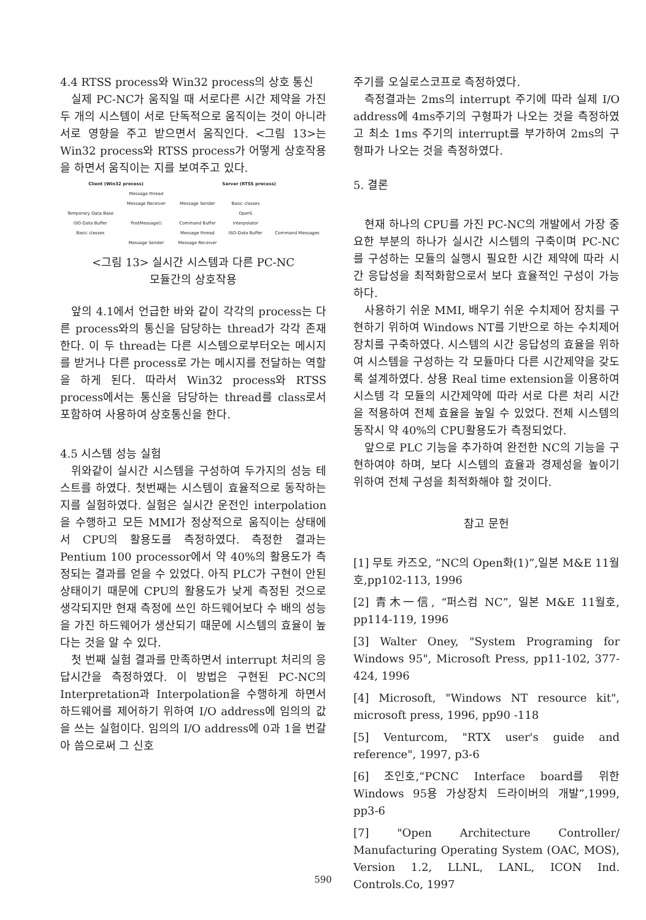4.4 RTSS process와 Win32 process의 상호 통신
실제 PC-NC가 움직일 때 서로다른 시간 제약을 가진 두 개의 시스템이 서로 단독적으로 움직이는 것이 아니라 서로 영향을 주고 받으면서 움직인다. <그림 13>는 Win32 process와 RTSS process가 어떻게 상호작용을 하면서 움직이는 지를 보여주고 있다.
| Client (Win32 process) | | Server (RTSS process) | | |
| | Message thread | | | |
| | Message Receiver | Message Sender | Basic classes | |
| Temporary Data Base | | | OperS | |
| ISO-Data Buffer | PostMessage() | Command Buffer | Interpolator | |
| Basic classes | | Message thread | ISO-Data Buffer | Command Messages |
| | Message Sender | Message Receiver | | |
<그림 13> 실시간 시스템과 다른 PC-NC
모듈간의 상호작용
앞의 4.1에서 언급한 바와 같이 각각의 process는 다른 process와의 통신을 담당하는 thread가 각각 존재한다. 이 두 thread는 다른 시스템으로부터오는 메시지를 받거나 다른 process로 가는 메시지를 전달하는 역할을 하게 된다. 따라서 Win32 process와 RTSS process에서는 통신을 담당하는 thread를 class로서 포함하여 사용하여 상호통신을 한다.
4.5 시스템 성능 실험
위와같이 실시간 시스템을 구성하여 두가지의 성능 테스트를 하였다. 첫번째는 시스템이 효율적으로 동작하는 지를 실험하였다. 실험은 실시간 운전인 interpolation을 수행하고 모든 MMI가 정상적으로 움직이는 상태에서 CPU의 활용도를 측정하였다. 측정한 결과는 Pentium 100 processor에서 약 40%의 활용도가 측정되는 결과를 얻을 수 있었다. 아직 PLC가 구현이 안된 상태이기 때문에 CPU의 활용도가 낮게 측정된 것으로 생각되지만 현재 측정에 쓰인 하드웨어보다 수 배의 성능을 가진 하드웨어가 생산되기 때문에 시스템의 효율이 높다는 것을 알 수 있다.
첫 번째 실험 결과를 만족하면서 interrupt 처리의 응답시간을 측정하였다. 이 방법은 구현된 PC-NC의 Interpretation과 Interpolation을 수행하게 하면서 하드웨어를 제어하기 위하여 I/O address에 임의의 값을 쓰는 실험이다. 임의의 I/O address에 0과 1을 번갈아 씀으로써 그 신호
주기를 오실로스코프로 측정하였다.
측정결과는 2ms의 interrupt 주기에 따라 실제 I/O address에 4ms주기의 구형파가 나오는 것을 측정하였고 최소 1ms 주기의 interrupt를 부가하여 2ms의 구형파가 나오는 것을 측정하였다.
5. 결론
현재 하나의 CPU를 가진 PC-NC의 개발에서 가장 중요한 부분의 하나가 실시간 시스템의 구축이며 PC-NC를 구성하는 모듈의 실행시 필요한 시간 제약에 따라 시간 응답성을 최적화함으로서 보다 효율적인 구성이 가능하다.
사용하기 쉬운 MMI, 배우기 쉬운 수치제어 장치를 구현하기 위하여 Windows NT를 기반으로 하는 수치제어장치를 구축하였다. 시스템의 시간 응답성의 효율을 위하여 시스템을 구성하는 각 모듈마다 다른 시간제약을 갖도록 설계하였다. 상용 Real time extension을 이용하여 시스템 각 모듈의 시간제약에 따라 서로 다른 처리 시간을 적용하여 전체 효율을 높일 수 있었다. 전체 시스템의 동작시 약 40%의 CPU활용도가 측정되었다.
앞으로 PLC 기능을 추가하여 완전한 NC의 기능을 구현하여야 하며, 보다 시스템의 효율과 경제성을 높이기 위하여 전체 구성을 최적화해야 할 것이다.
참고 문헌
[1] 무토 카즈오, “NC의 Open화(1)”,일본 M&E 11월호,pp102-113, 1996
[2] 青木一信, “퍼스컴 NC”, 일본 M&E 11월호, pp114-119, 1996
[3] Walter Oney, "System Programing for Windows 95", Microsoft Press, pp11-102, 377-424, 1996
[4] Microsoft, "Windows NT resource kit", microsoft press, 1996, pp90 -118
[5] Venturcom, "RTX user's guide and reference", 1997, p3-6
[6] 조인호,“PCNC Interface board를 위한 Windows 95용 가상장치 드라이버의 개발”,1999, pp3-6
[7] "Open Architecture Controller/ Manufacturing Operating System (OAC, MOS), Version 1.2, LLNL, LANL, ICON Ind. Controls.Co, 1997
590